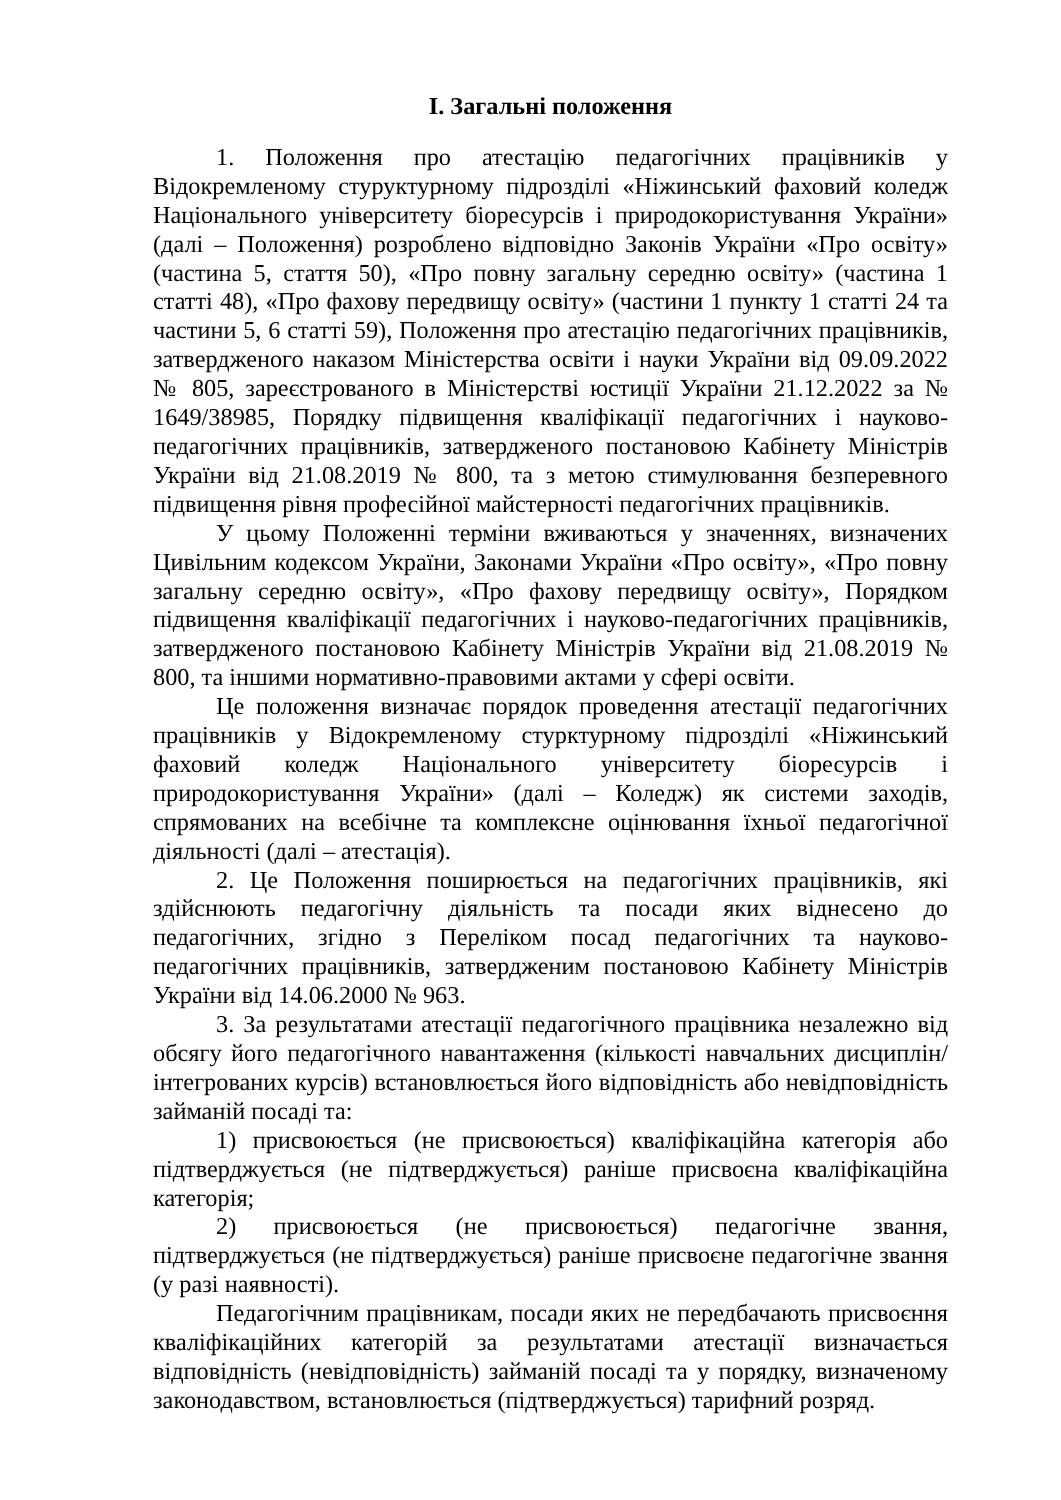І. Загальні положення
1. Положення про атестацію педагогічних працівників у Відокремленому стуруктурному підрозділі «Ніжинський фаховий коледж Національного університету біоресурсів і природокористування України» (далі – Положення) розроблено відповідно Законів України «Про освіту» (частина 5, стаття 50), «Про повну загальну середню освіту» (частина 1 статті 48), «Про фахову передвищу освіту» (частини 1 пункту 1 статті 24 та частини 5, 6 статті 59), Положення про атестацію педагогічних працівників, затвердженого наказом Міністерства освіти і науки України від 09.09.2022 № 805, зареєстрованого в Міністерстві юстиції України 21.12.2022 за № 1649/38985, Порядку підвищення кваліфікації педагогічних і науково-педагогічних працівників, затвердженого постановою Кабінету Міністрів України від 21.08.2019 № 800, та з метою стимулювання безперевного підвищення рівня професійної майстерності педагогічних працівників.
У цьому Положенні терміни вживаються у значеннях, визначених Цивільним кодексом України, Законами України «Про освіту», «Про повну загальну середню освіту», «Про фахову передвищу освіту», Порядком підвищення кваліфікації педагогічних і науково-педагогічних працівників, затвердженого постановою Кабінету Міністрів України від 21.08.2019 № 800, та іншими нормативно-правовими актами у сфері освіти.
Це положення визначає порядок проведення атестації педагогічних працівників у Відокремленому стурктурному підрозділі «Ніжинський фаховий коледж Національного університету біоресурсів і природокористування України» (далі – Коледж) як системи заходів, спрямованих на всебічне та комплексне оцінювання їхньої педагогічної діяльності (далі – атестація).
2. Це Положення поширюється на педагогічних працівників, які здійснюють педагогічну діяльність та посади яких віднесено до педагогічних, згідно з Переліком посад педагогічних та науково-педагогічних працівників, затвердженим постановою Кабінету Міністрів України від 14.06.2000 № 963.
3. За результатами атестації педагогічного працівника незалежно від обсягу його педагогічного навантаження (кількості навчальних дисциплін/інтегрованих курсів) встановлюється його відповідність або невідповідність займаній посаді та:
1) присвоюється (не присвоюється) кваліфікаційна категорія або підтверджується (не підтверджується) раніше присвоєна кваліфікаційна категорія;
2) присвоюється (не присвоюється) педагогічне звання, підтверджується (не підтверджується) раніше присвоєне педагогічне звання (у разі наявності).
Педагогічним працівникам, посади яких не передбачають присвоєння кваліфікаційних категорій за результатами атестації визначається відповідність (невідповідність) займаній посаді та у порядку, визначеному законодавством, встановлюється (підтверджується) тарифний розряд.